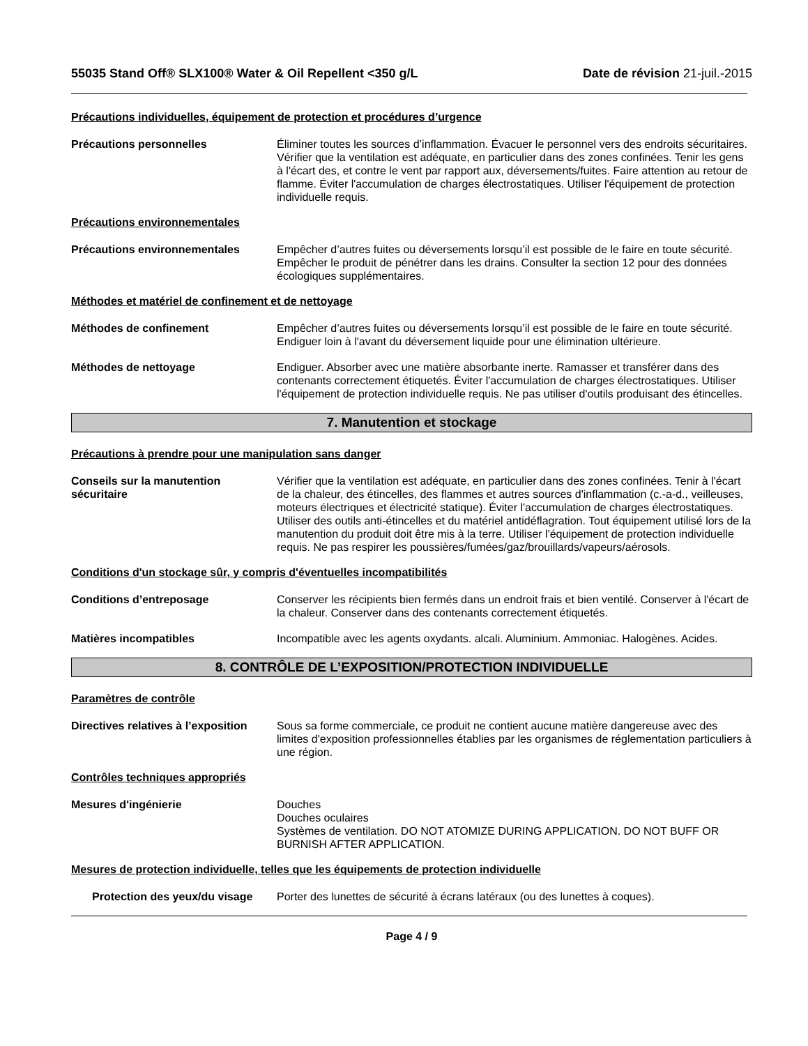55035 Stand Off® SLX100® Water & Oil Repellent <350 g/L
Date de révision 21-juil.-2015
Précautions individuelles, équipement de protection et procédures d’urgence
Précautions personnelles Éliminer toutes les sources d’inflammation. Évacuer le personnel vers des endroits sécuritaires. Vérifier que la ventilation est adéquate, en particulier dans des zones confinées. Tenir les gens à l'écart des, et contre le vent par rapport aux, déversements/fuites. Faire attention au retour de flamme. Éviter l'accumulation de charges électrostatiques. Utiliser l'équipement de protection individuelle requis.
Précautions environnementales
Précautions environnementales Empêcher d’autres fuites ou déversements lorsqu’il est possible de le faire en toute sécurité. Empêcher le produit de pénétrer dans les drains. Consulter la section 12 pour des données écologiques supplémentaires.
Méthodes et matériel de confinement et de nettoyage
Méthodes de confinement Empêcher d’autres fuites ou déversements lorsqu’il est possible de le faire en toute sécurité. Endiguer loin à l'avant du déversement liquide pour une élimination ultérieure.
Méthodes de nettoyage Endiguer. Absorber avec une matière absorbante inerte. Ramasser et transférer dans des contenants correctement étiquetés. Éviter l'accumulation de charges électrostatiques. Utiliser l'équipement de protection individuelle requis. Ne pas utiliser d'outils produisant des étincelles.
7. Manutention et stockage
Précautions à prendre pour une manipulation sans danger
Conseils sur la manutention sécuritaire
Vérifier que la ventilation est adéquate, en particulier dans des zones confinées. Tenir à l'écart de la chaleur, des étincelles, des flammes et autres sources d'inflammation (c.-a-d., veilleuses, moteurs électriques et électricité statique). Éviter l'accumulation de charges électrostatiques. Utiliser des outils anti-étincelles et du matériel antidéflagration. Tout équipement utilisé lors de la manutention du produit doit être mis à la terre. Utiliser l'équipement de protection individuelle requis. Ne pas respirer les poussières/fumées/gaz/brouillards/vapeurs/aérosols.
Conditions d'un stockage sûr, y compris d'éventuelles incompatibilités
Conditions d’entreposage Conserver les récipients bien fermés dans un endroit frais et bien ventilé. Conserver à l'écart de la chaleur. Conserver dans des contenants correctement étiquetés.
Matières incompatibles Incompatible avec les agents oxydants. alcali. Aluminium. Ammoniac. Halogènes. Acides.
8. CONTRÔLE DE L’EXPOSITION/PROTECTION INDIVIDUELLE
Paramètres de contrôle
Directives relatives à l’exposition
Sous sa forme commerciale, ce produit ne contient aucune matière dangereuse avec des limites d'exposition professionnelles établies par les organismes de réglementation particuliers à une région.
Contrôles techniques appropriés
Mesures d'ingénierie Douches
Douches oculaires
Systèmes de ventilation. DO NOT ATOMIZE DURING APPLICATION. DO NOT BUFF OR BURNISH AFTER APPLICATION.
Mesures de protection individuelle, telles que les équipements de protection individuelle
Protection des yeux/du visage
Porter des lunettes de sécurité à écrans latéraux (ou des lunettes à coques).
Page 4 / 9